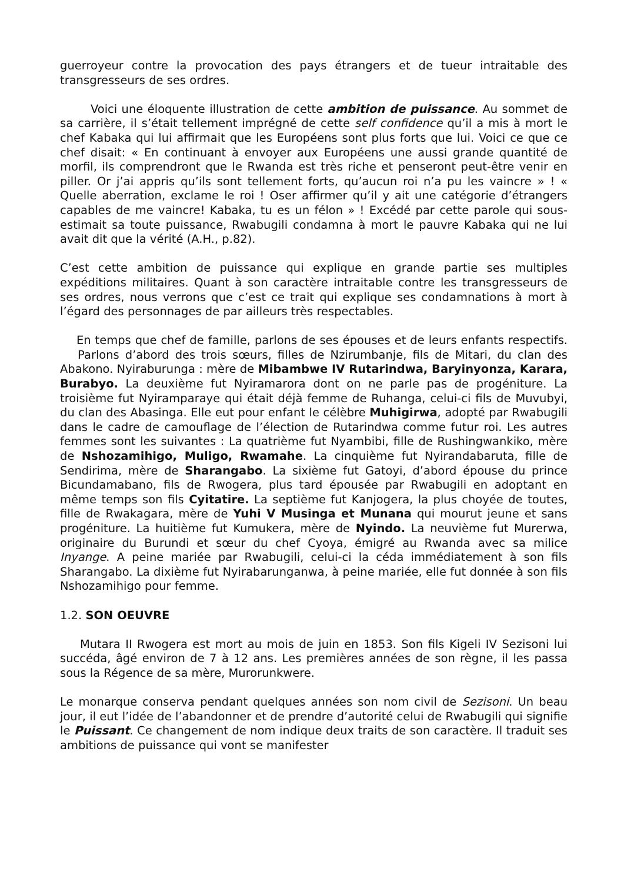guerroyeur contre la provocation des pays étrangers et de tueur intraitable des transgresseurs de ses ordres.
Voici une éloquente illustration de cette ambition de puissance. Au sommet de sa carrière, il s’était tellement imprégné de cette self confidence qu’il a mis à mort le chef Kabaka qui lui affirmait que les Européens sont plus forts que lui. Voici ce que ce chef disait: « En continuant à envoyer aux Européens une aussi grande quantité de morfil, ils comprendront que le Rwanda est très riche et penseront peut-être venir en piller. Or j’ai appris qu’ils sont tellement forts, qu’aucun roi n’a pu les vaincre » ! « Quelle aberration, exclame le roi ! Oser affirmer qu’il y ait une catégorie d’étrangers capables de me vaincre! Kabaka, tu es un félon » ! Excédé par cette parole qui sous-estimait sa toute puissance, Rwabugili condamna à mort le pauvre Kabaka qui ne lui avait dit que la vérité (A.H., p.82).
C’est cette ambition de puissance qui explique en grande partie ses multiples expéditions militaires. Quant à son caractère intraitable contre les transgresseurs de ses ordres, nous verrons que c’est ce trait qui explique ses condamnations à mort à l’égard des personnages de par ailleurs très respectables.
En temps que chef de famille, parlons de ses épouses et de leurs enfants respectifs. Parlons d’abord des trois sœurs, filles de Nzirumbanje, fils de Mitari, du clan des Abakono. Nyiraburunga : mère de Mibambwe IV Rutarindwa, Baryinyonza, Karara, Burabyo. La deuxième fut Nyiramarora dont on ne parle pas de progéniture. La troisième fut Nyiramparaye qui était déjà femme de Ruhanga, celui-ci fils de Muvubyi, du clan des Abasinga. Elle eut pour enfant le célèbre Muhigirwa, adopté par Rwabugili dans le cadre de camouflage de l’élection de Rutarindwa comme futur roi. Les autres femmes sont les suivantes : La quatrième fut Nyambibi, fille de Rushingwankiko, mère de Nshozamihigo, Muligo, Rwamahe. La cinquième fut Nyirandabaruta, fille de Sendirima, mère de Sharangabo. La sixième fut Gatoyi, d’abord épouse du prince Bicundamabano, fils de Rwogera, plus tard épousée par Rwabugili en adoptant en même temps son fils Cyitatire. La septième fut Kanjogera, la plus choyée de toutes, fille de Rwakagara, mère de Yuhi V Musinga et Munana qui mourut jeune et sans progéniture. La huitième fut Kumukera, mère de Nyindo. La neuvième fut Murerwa, originaire du Burundi et sœur du chef Cyoya, émigré au Rwanda avec sa milice Inyange. A peine mariée par Rwabugili, celui-ci la céda immédiatement à son fils Sharangabo. La dixième fut Nyirabarunganwa, à peine mariée, elle fut donnée à son fils Nshozamihigo pour femme.
1.2. SON OEUVRE
Mutara II Rwogera est mort au mois de juin en 1853. Son fils Kigeli IV Sezisoni lui succéda, âgé environ de 7 à 12 ans. Les premières années de son règne, il les passa sous la Régence de sa mère, Murorunkwere.
Le monarque conserva pendant quelques années son nom civil de Sezisoni. Un beau jour, il eut l’idée de l’abandonner et de prendre d’autorité celui de Rwabugili qui signifie le Puissant. Ce changement de nom indique deux traits de son caractère. Il traduit ses ambitions de puissance qui vont se manifester